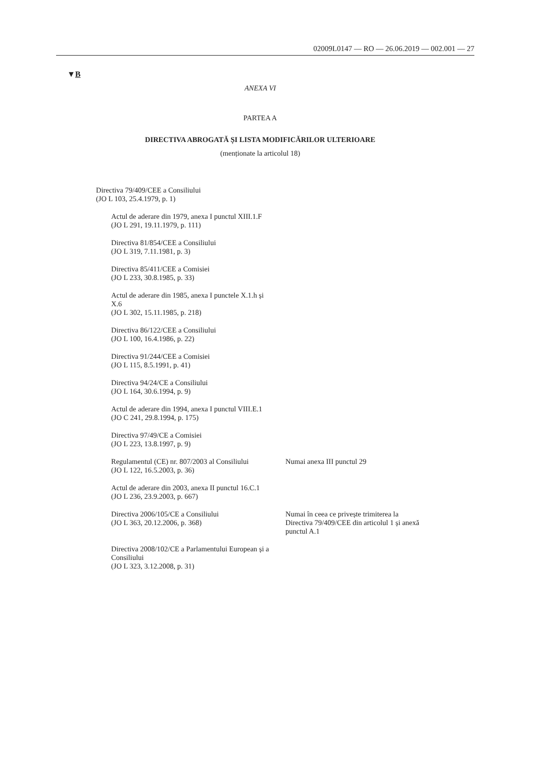02009L0147 — RO — 26.06.2019 — 002.001 — 27
▼B
ANEXA VI
PARTEA A
DIRECTIVA ABROGATĂ ȘI LISTA MODIFICĂRILOR ULTERIOARE
(menționate la articolul 18)
| Directiva 79/409/CEE a Consiliului (JO L 103, 25.4.1979, p. 1) | |
| Actul de aderare din 1979, anexa I punctul XIII.1.F (JO L 291, 19.11.1979, p. 111) | |
| Directiva 81/854/CEE a Consiliului (JO L 319, 7.11.1981, p. 3) | |
| Directiva 85/411/CEE a Comisiei (JO L 233, 30.8.1985, p. 33) | |
| Actul de aderare din 1985, anexa I punctele X.1.h și X.6 (JO L 302, 15.11.1985, p. 218) | |
| Directiva 86/122/CEE a Consiliului (JO L 100, 16.4.1986, p. 22) | |
| Directiva 91/244/CEE a Comisiei (JO L 115, 8.5.1991, p. 41) | |
| Directiva 94/24/CE a Consiliului (JO L 164, 30.6.1994, p. 9) | |
| Actul de aderare din 1994, anexa I punctul VIII.E.1 (JO C 241, 29.8.1994, p. 175) | |
| Directiva 97/49/CE a Comisiei (JO L 223, 13.8.1997, p. 9) | |
| Regulamentul (CE) nr. 807/2003 al Consiliului (JO L 122, 16.5.2003, p. 36) | Numai anexa III punctul 29 |
| Actul de aderare din 2003, anexa II punctul 16.C.1 (JO L 236, 23.9.2003, p. 667) | |
| Directiva 2006/105/CE a Consiliului (JO L 363, 20.12.2006, p. 368) | Numai în ceea ce privește trimiterea la Directiva 79/409/CEE din articolul 1 și anexă punctul A.1 |
| Directiva 2008/102/CE a Parlamentului European și a Consiliului (JO L 323, 3.12.2008, p. 31) | |